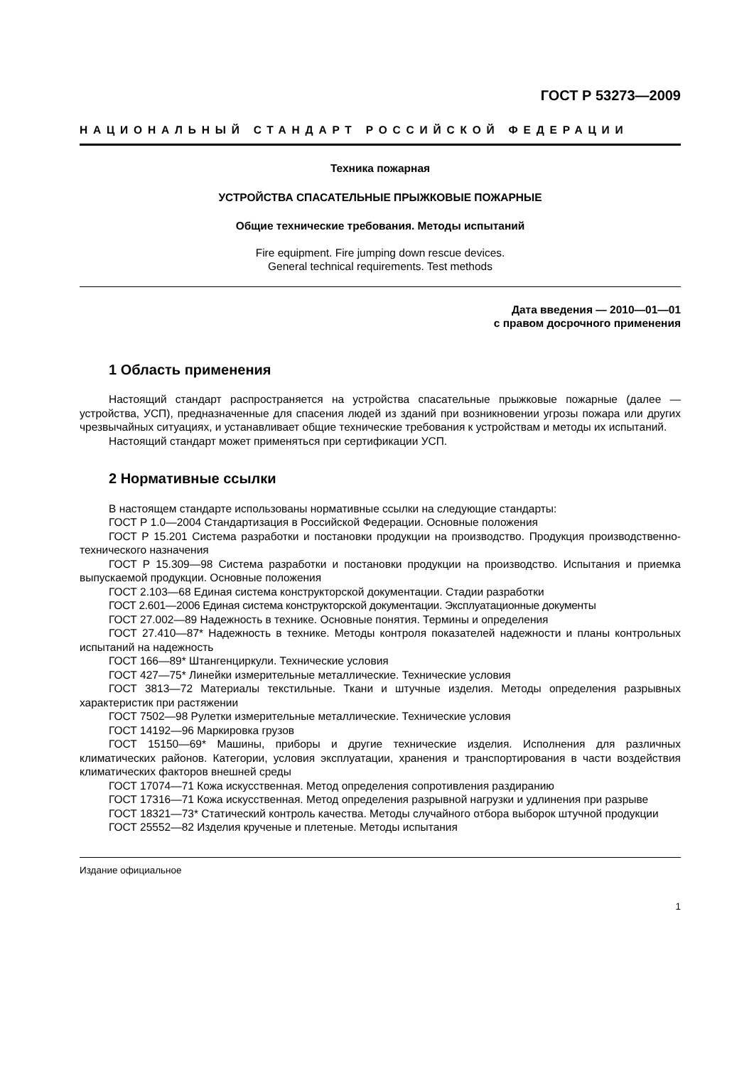ГОСТ Р 53273—2009
НАЦИОНАЛЬНЫЙ СТАНДАРТ РОССИЙСКОЙ ФЕДЕРАЦИИ
Техника пожарная
УСТРОЙСТВА СПАСАТЕЛЬНЫЕ ПРЫЖКОВЫЕ ПОЖАРНЫЕ
Общие технические требования. Методы испытаний
Fire equipment. Fire jumping down rescue devices.
General technical requirements. Test methods
Дата введения — 2010—01—01
с правом досрочного применения
1 Область применения
Настоящий стандарт распространяется на устройства спасательные прыжковые пожарные (далее — устройства, УСП), предназначенные для спасения людей из зданий при возникновении угрозы пожара или других чрезвычайных ситуациях, и устанавливает общие технические требования к устройствам и методы их испытаний.
Настоящий стандарт может применяться при сертификации УСП.
2 Нормативные ссылки
В настоящем стандарте использованы нормативные ссылки на следующие стандарты:
ГОСТ Р 1.0—2004 Стандартизация в Российской Федерации. Основные положения
ГОСТ Р 15.201 Система разработки и постановки продукции на производство. Продукция производственно-технического назначения
ГОСТ Р 15.309—98 Система разработки и постановки продукции на производство. Испытания и приемка выпускаемой продукции. Основные положения
ГОСТ 2.103—68 Единая система конструкторской документации. Стадии разработки
ГОСТ 2.601—2006 Единая система конструкторской документации. Эксплуатационные документы
ГОСТ 27.002—89 Надежность в технике. Основные понятия. Термины и определения
ГОСТ 27.410—87* Надежность в технике. Методы контроля показателей надежности и планы контрольных испытаний на надежность
ГОСТ 166—89* Штангенциркули. Технические условия
ГОСТ 427—75* Линейки измерительные металлические. Технические условия
ГОСТ 3813—72 Материалы текстильные. Ткани и штучные изделия. Методы определения разрывных характеристик при растяжении
ГОСТ 7502—98 Рулетки измерительные металлические. Технические условия
ГОСТ 14192—96 Маркировка грузов
ГОСТ 15150—69* Машины, приборы и другие технические изделия. Исполнения для различных климатических районов. Категории, условия эксплуатации, хранения и транспортирования в части воздействия климатических факторов внешней среды
ГОСТ 17074—71 Кожа искусственная. Метод определения сопротивления раздиранию
ГОСТ 17316—71 Кожа искусственная. Метод определения разрывной нагрузки и удлинения при разрыве
ГОСТ 18321—73* Статический контроль качества. Методы случайного отбора выборок штучной продукции
ГОСТ 25552—82 Изделия крученые и плетеные. Методы испытания
Издание официальное
1